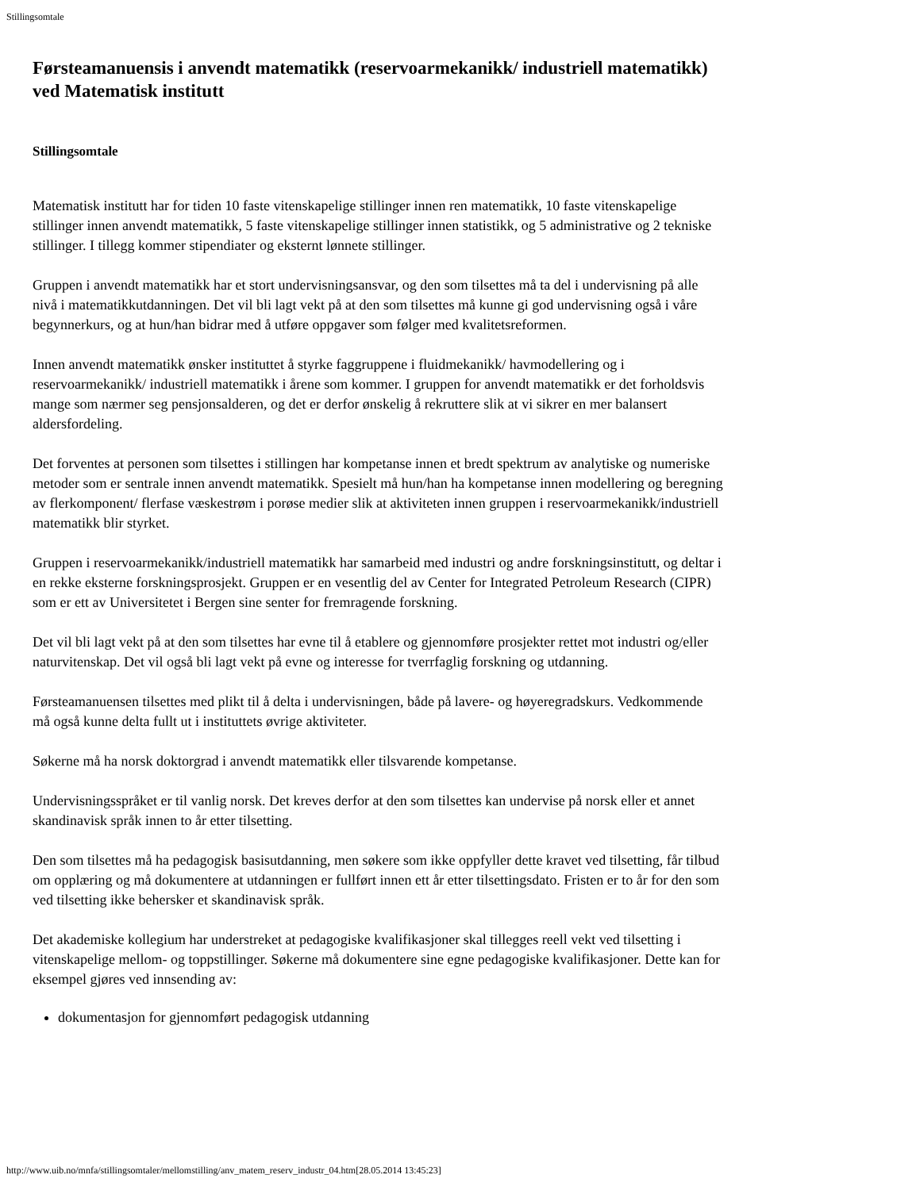Stillingsomtale
Førsteamanuensis i anvendt matematikk (reservoarmekanikk/ industriell matematikk) ved Matematisk institutt
Stillingsomtale
Matematisk institutt har for tiden 10 faste vitenskapelige stillinger innen ren matematikk, 10 faste vitenskapelige stillinger innen anvendt matematikk, 5 faste vitenskapelige stillinger innen statistikk, og 5 administrative og 2 tekniske stillinger. I tillegg kommer stipendiater og eksternt lønnete stillinger.
Gruppen i anvendt matematikk har et stort undervisningsansvar, og den som tilsettes må ta del i undervisning på alle nivå i matematikkutdanningen. Det vil bli lagt vekt på at den som tilsettes må kunne gi god undervisning også i våre begynnerkurs, og at hun/han bidrar med å utføre oppgaver som følger med kvalitetsreformen.
Innen anvendt matematikk ønsker instituttet å styrke faggruppene i fluidmekanikk/ havmodellering og i reservoarmekanikk/ industriell matematikk i årene som kommer. I gruppen for anvendt matematikk er det forholdsvis mange som nærmer seg pensjonsalderen, og det er derfor ønskelig å rekruttere slik at vi sikrer en mer balansert aldersfordeling.
Det forventes at personen som tilsettes i stillingen har kompetanse innen et bredt spektrum av analytiske og numeriske metoder som er sentrale innen anvendt matematikk. Spesielt må hun/han ha kompetanse innen modellering og beregning av flerkomponent/ flerfase væskestrøm i porøse medier slik at aktiviteten innen gruppen i reservoarmekanikk/industriell matematikk blir styrket.
Gruppen i reservoarmekanikk/industriell matematikk har samarbeid med industri og andre forskningsinstitutt, og deltar i en rekke eksterne forskningsprosjekt. Gruppen er en vesentlig del av Center for Integrated Petroleum Research (CIPR) som er ett av Universitetet i Bergen sine senter for fremragende forskning.
Det vil bli lagt vekt på at den som tilsettes har evne til å etablere og gjennomføre prosjekter rettet mot industri og/eller naturvitenskap. Det vil også bli lagt vekt på evne og interesse for tverrfaglig forskning og utdanning.
Førsteamanuensen tilsettes med plikt til å delta i undervisningen, både på lavere- og høyeregradskurs. Vedkommende må også kunne delta fullt ut i instituttets øvrige aktiviteter.
Søkerne må ha norsk doktorgrad i anvendt matematikk eller tilsvarende kompetanse.
Undervisningsspråket er til vanlig norsk. Det kreves derfor at den som tilsettes kan undervise på norsk eller et annet skandinavisk språk innen to år etter tilsetting.
Den som tilsettes må ha pedagogisk basisutdanning, men søkere som ikke oppfyller dette kravet ved tilsetting, får tilbud om opplæring og må dokumentere at utdanningen er fullført innen ett år etter tilsettingsdato. Fristen er to år for den som ved tilsetting ikke behersker et skandinavisk språk.
Det akademiske kollegium har understreket at pedagogiske kvalifikasjoner skal tillegges reell vekt ved tilsetting i vitenskapelige mellom- og toppstillinger. Søkerne må dokumentere sine egne pedagogiske kvalifikasjoner. Dette kan for eksempel gjøres ved innsending av:
dokumentasjon for gjennomført pedagogisk utdanning
http://www.uib.no/mnfa/stillingsomtaler/mellomstilling/anv_matem_reserv_industr_04.htm[28.05.2014 13:45:23]